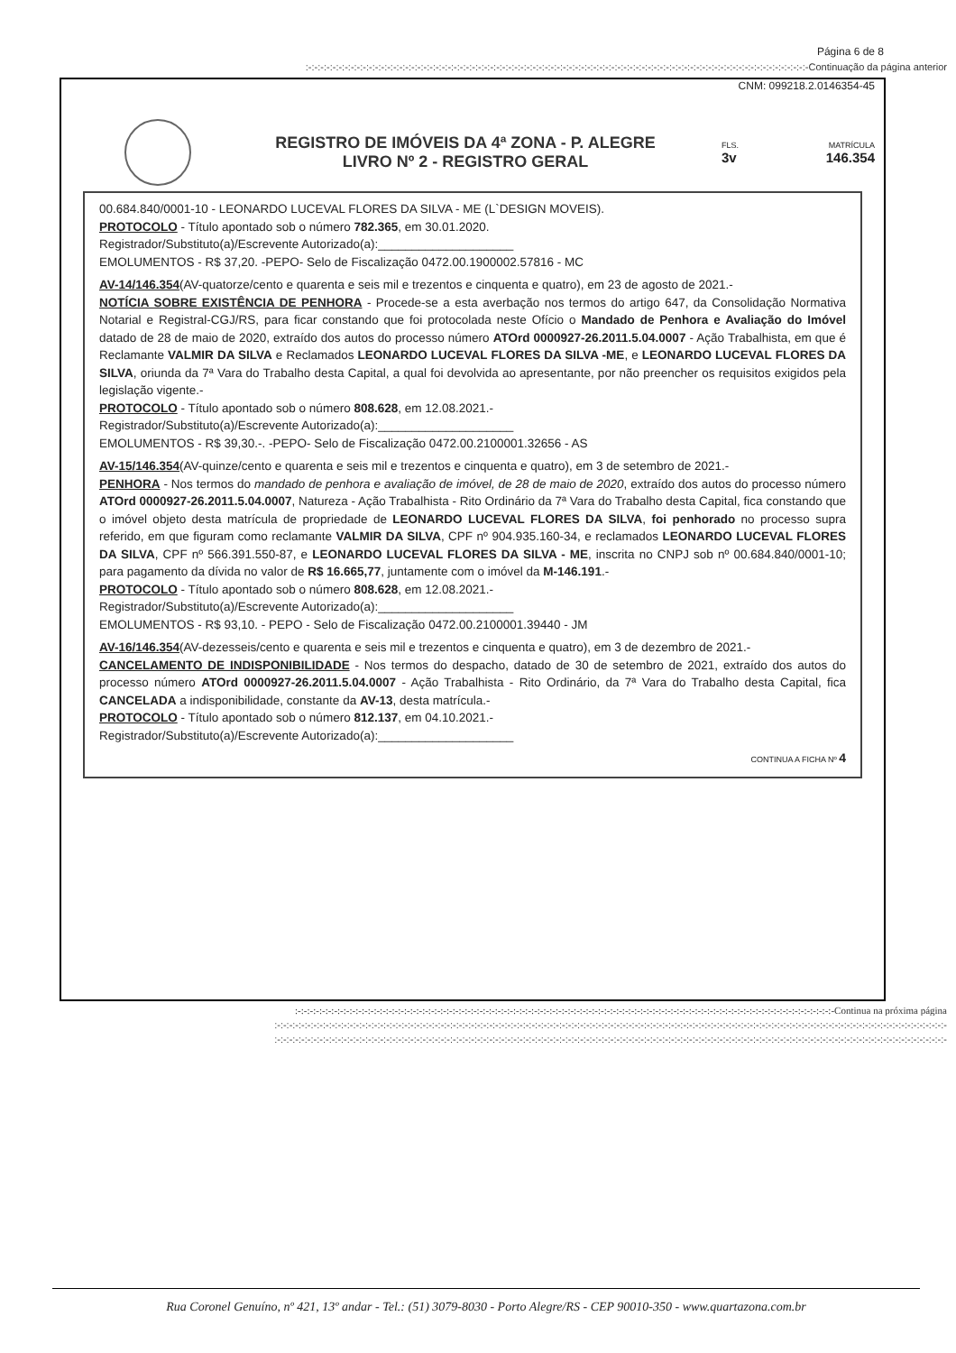Página 6 de 8
:-:-:-:-:-:-:-:-:-:-:-:-:-:-:-:-:-:-:-:-:-:-:-:-:-:-:-:-:-:-:-:-:-:-:-:-:-:-:-:-:-:-:-:-:-:-:-:-:-:-:-:-:-:-:-:-:-:-:-:-:-:-:-:-:-:-:-:-:-:-:-:-:-:-:-:-:-:-:-:-:-:-:-Continuação da página anterior
CNM: 099218.2.0146354-45
REGISTRO DE IMÓVEIS DA 4ª ZONA - P. ALEGRE
LIVRO Nº 2 - REGISTRO GERAL
FLS. MATRÍCULA
3v 146.354
00.684.840/0001-10 - LEONARDO LUCEVAL FLORES DA SILVA - ME (L`DESIGN MOVEIS).
PROTOCOLO - Título apontado sob o número 782.365, em 30.01.2020.
Registrador/Substituto(a)/Escrevente Autorizado(a):____________________
EMOLUMENTOS - R$ 37,20. -PEPO- Selo de Fiscalização 0472.00.1900002.57816 - MC
AV-14/146.354(AV-quatorze/cento e quarenta e seis mil e trezentos e cinquenta e quatro), em 23 de agosto de 2021.-
NOTÍCIA SOBRE EXISTÊNCIA DE PENHORA - Procede-se a esta averbação nos termos do artigo 647, da Consolidação Normativa Notarial e Registral-CGJ/RS, para ficar constando que foi protocolada neste Ofício o Mandado de Penhora e Avaliação do Imóvel datado de 28 de maio de 2020, extraído dos autos do processo número ATOrd 0000927-26.2011.5.04.0007 - Ação Trabalhista, em que é Reclamante VALMIR DA SILVA e Reclamados LEONARDO LUCEVAL FLORES DA SILVA -ME, e LEONARDO LUCEVAL FLORES DA SILVA, oriunda da 7ª Vara do Trabalho desta Capital, a qual foi devolvida ao apresentante, por não preencher os requisitos exigidos pela legislação vigente.-
PROTOCOLO - Título apontado sob o número 808.628, em 12.08.2021.-
Registrador/Substituto(a)/Escrevente Autorizado(a):____________________
EMOLUMENTOS - R$ 39,30.-. -PEPO- Selo de Fiscalização 0472.00.2100001.32656 - AS
AV-15/146.354(AV-quinze/cento e quarenta e seis mil e trezentos e cinquenta e quatro), em 3 de setembro de 2021.-
PENHORA - Nos termos do mandado de penhora e avaliação de imóvel, de 28 de maio de 2020, extraído dos autos do processo número ATOrd 0000927-26.2011.5.04.0007, Natureza - Ação Trabalhista - Rito Ordinário da 7ª Vara do Trabalho desta Capital, fica constando que o imóvel objeto desta matrícula de propriedade de LEONARDO LUCEVAL FLORES DA SILVA, foi penhorado no processo supra referido, em que figuram como reclamante VALMIR DA SILVA, CPF nº 904.935.160-34, e reclamados LEONARDO LUCEVAL FLORES DA SILVA, CPF nº 566.391.550-87, e LEONARDO LUCEVAL FLORES DA SILVA - ME, inscrita no CNPJ sob nº 00.684.840/0001-10; para pagamento da dívida no valor de R$ 16.665,77, juntamente com o imóvel da M-146.191.-
PROTOCOLO - Título apontado sob o número 808.628, em 12.08.2021.-
Registrador/Substituto(a)/Escrevente Autorizado(a):____________________
EMOLUMENTOS - R$ 93,10. - PEPO - Selo de Fiscalização 0472.00.2100001.39440 - JM
AV-16/146.354(AV-dezesseis/cento e quarenta e seis mil e trezentos e cinquenta e quatro), em 3 de dezembro de 2021.-
CANCELAMENTO DE INDISPONIBILIDADE - Nos termos do despacho, datado de 30 de setembro de 2021, extraído dos autos do processo número ATOrd 0000927-26.2011.5.04.0007 - Ação Trabalhista - Rito Ordinário, da 7ª Vara do Trabalho desta Capital, fica CANCELADA a indisponibilidade, constante da AV-13, desta matrícula.-
PROTOCOLO - Título apontado sob o número 812.137, em 04.10.2021.-
Registrador/Substituto(a)/Escrevente Autorizado(a):____________________
CONTINUA A FICHA Nº 4
:-:-:-:-:-:-:-:-:-:-:-:-:-:-:-:-:-:-:-:-:-:-:-:-:-:-:-:-:-:-:-:-:-:-:-:-:-:-:-:-:-:-:-:-:-:-:-:-:-:-:-:-:-:-:-:-:-:-:-:-:-:-:-:-:-:-:-:-:-:-:-:-:-:-:-:-:-:-:-:-:-:-:-:-:-:-:-:-:-Continua na próxima página
:-:-:-:-:-:-:-:-:-:-:-:-:-:-:-:-:-:-:-:-:-:-:-:-:-:-:-:-:-:-:-:-:-:-:-:-:-:-:-:-:-:-:-:-:-:-:-:-:-:-:-:-:-:-:-:-:-:-:-:-:-:-:-:-:-:-:-:-:-:-:-:-:-:-:-:-:-:-:-:-:-:-:-:-:-:-:-:-:-:-:-:-:-:-:-:-:-:-:-:-:-:-:-:-:-:-:-:-:-:-:-
:-:-:-:-:-:-:-:-:-:-:-:-:-:-:-:-:-:-:-:-:-:-:-:-:-:-:-:-:-:-:-:-:-:-:-:-:-:-:-:-:-:-:-:-:-:-:-:-:-:-:-:-:-:-:-:-:-:-:-:-:-:-:-:-:-:-:-:-:-:-:-:-:-:-:-:-:-:-:-:-:-:-:-:-:-:-:-:-:-:-:-:-:-:-:-:-:-:-:-:-:-:-:-:-:-:-:-:-:-:-:-
Rua Coronel Genuíno, nº 421, 13º andar - Tel.: (51) 3079-8030 - Porto Alegre/RS - CEP 90010-350 - www.quartazona.com.br